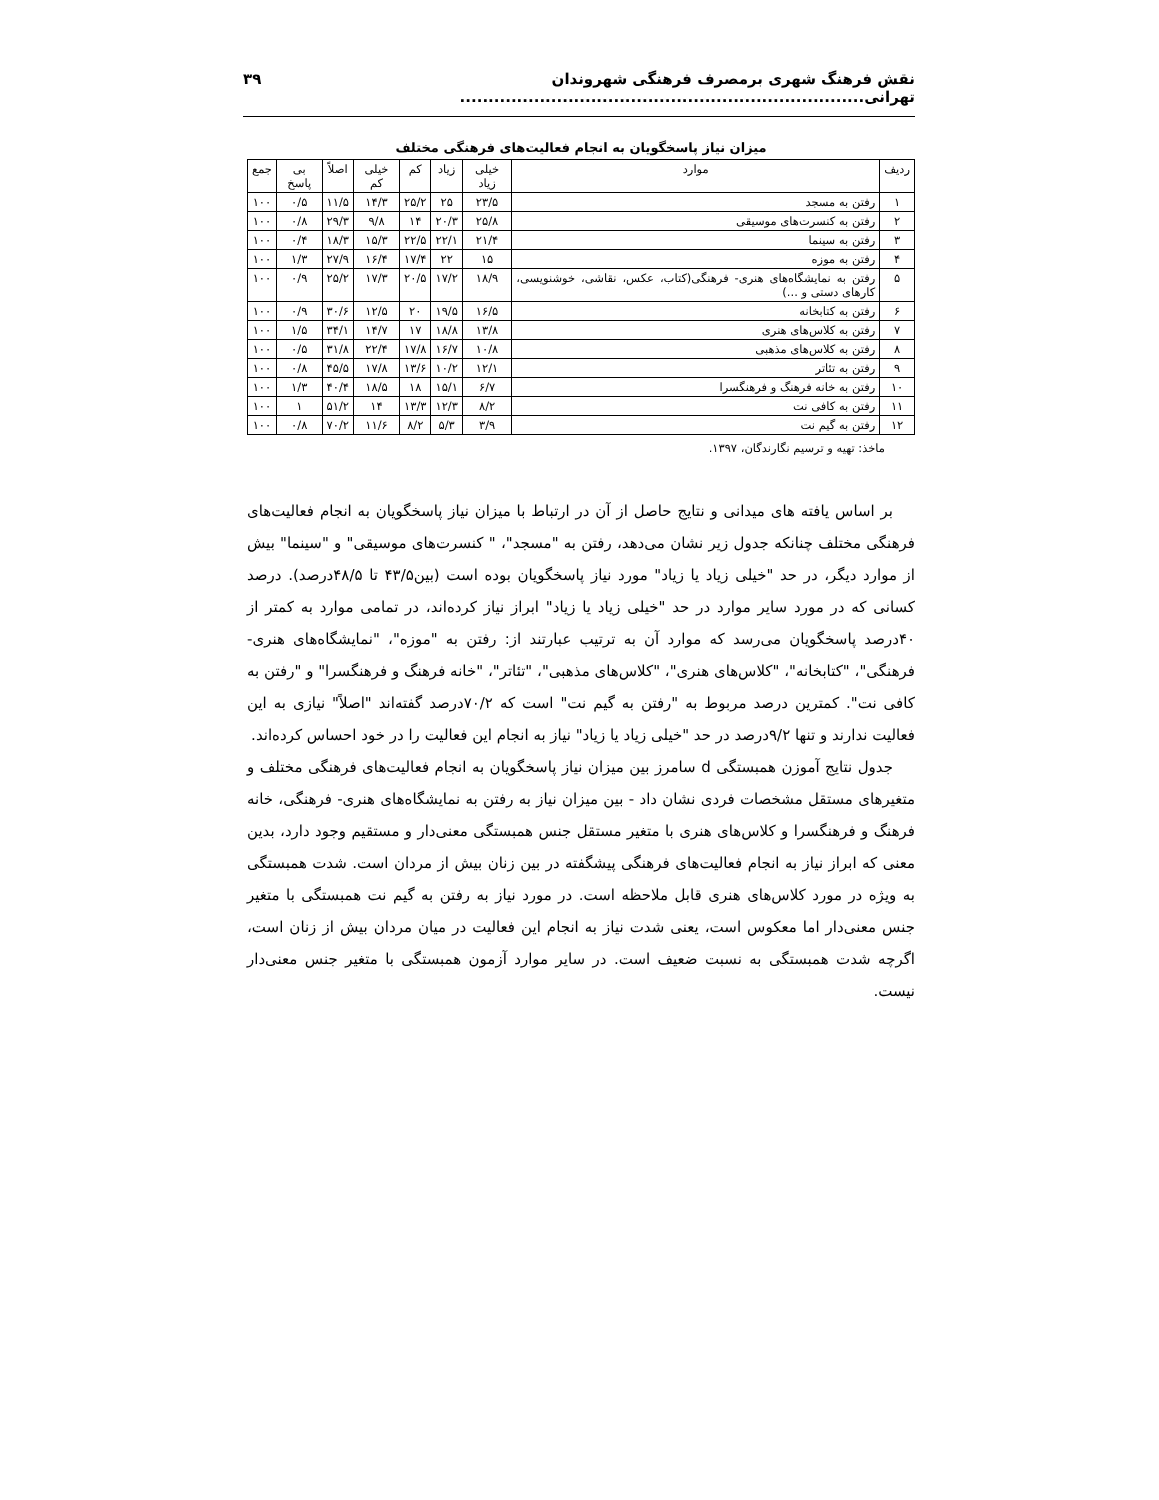نقش فرهنگ شهری برمصرف فرهنگی شهروندان تهرانی....................................................................... ۳۹
میزان نیاز پاسخگویان به انجام فعالیت‌های فرهنگی مختلف
| ردیف | موارد | خیلی زیاد | زیاد | کم | خیلی کم | اصلاً | بی پاسخ | جمع |
| --- | --- | --- | --- | --- | --- | --- | --- | --- |
| ۱ | رفتن به مسجد | ۲۳/۵ | ۲۵ | ۲۵/۲ | ۱۴/۳ | ۱۱/۵ | ۰/۵ | ۱۰۰ |
| ۲ | رفتن به کنسرت‌های موسیقی | ۲۵/۸ | ۲۰/۳ | ۱۴ | ۹/۸ | ۲۹/۳ | ۰/۸ | ۱۰۰ |
| ۳ | رفتن به سینما | ۲۱/۴ | ۲۲/۱ | ۲۲/۵ | ۱۵/۳ | ۱۸/۳ | ۰/۴ | ۱۰۰ |
| ۴ | رفتن به موزه | ۱۵ | ۲۲ | ۱۷/۴ | ۱۶/۴ | ۲۷/۹ | ۱/۳ | ۱۰۰ |
| ۵ | رفتن به نمایشگاه‌های هنری- فرهنگی(کتاب، عکس، نقاشی، خوشنویسی، کارهای دستی و ...) | ۱۸/۹ | ۱۷/۲ | ۲۰/۵ | ۱۷/۳ | ۲۵/۲ | ۰/۹ | ۱۰۰ |
| ۶ | رفتن به کتابخانه | ۱۶/۵ | ۱۹/۵ | ۲۰ | ۱۲/۵ | ۳۰/۶ | ۰/۹ | ۱۰۰ |
| ۷ | رفتن به کلاس‌های هنری | ۱۳/۸ | ۱۸/۸ | ۱۷ | ۱۴/۷ | ۳۴/۱ | ۱/۵ | ۱۰۰ |
| ۸ | رفتن به کلاس‌های مذهبی | ۱۰/۸ | ۱۶/۷ | ۱۷/۸ | ۲۲/۴ | ۳۱/۸ | ۰/۵ | ۱۰۰ |
| ۹ | رفتن به تئاتر | ۱۲/۱ | ۱۰/۲ | ۱۳/۶ | ۱۷/۸ | ۴۵/۵ | ۰/۸ | ۱۰۰ |
| ۱۰ | رفتن به خانه فرهنگ و فرهنگسرا | ۶/۷ | ۱۵/۱ | ۱۸ | ۱۸/۵ | ۴۰/۴ | ۱/۳ | ۱۰۰ |
| ۱۱ | رفتن به کافی نت | ۸/۲ | ۱۲/۳ | ۱۳/۳ | ۱۴ | ۵۱/۲ | ۱ | ۱۰۰ |
| ۱۲ | رفتن به گیم نت | ۳/۹ | ۵/۳ | ۸/۲ | ۱۱/۶ | ۷۰/۲ | ۰/۸ | ۱۰۰ |
ماخذ: تهیه و ترسیم نگارندگان، ۱۳۹۷.
بر اساس یافته های میدانی و نتایج حاصل از آن در ارتباط با میزان نیاز پاسخگویان به انجام فعالیت‌های فرهنگی مختلف چنانکه جدول زیر نشان می‌دهد، رفتن به "مسجد"، " کنسرت‌های موسیقی" و "سینما" بیش از موارد دیگر، در حد "خیلی زیاد یا زیاد" مورد نیاز پاسخگویان بوده است (بین۴۳/۵ تا ۴۸/۵درصد). درصد کسانی که در مورد سایر موارد در حد "خیلی زیاد یا زیاد" ابراز نیاز کرده‌اند، در تمامی موارد به کمتر از ۴۰درصد پاسخگویان می‌رسد که موارد آن به ترتیب عبارتند از: رفتن به "موزه"، "نمایشگاه‌های هنری- فرهنگی"، "کتابخانه"، "کلاس‌های هنری"، "کلاس‌های مذهبی"، "تئاتر"، "خانه فرهنگ و فرهنگسرا" و "رفتن به کافی نت". کمترین درصد مربوط به "رفتن به گیم نت" است که ۷۰/۲درصد گفته‌اند "اصلاً" نیازی به این فعالیت ندارند و تنها ۹/۲درصد در حد "خیلی زیاد یا زیاد" نیاز به انجام این فعالیت را در خود احساس کرده‌اند.
جدول نتایج آموزن همبستگی d سامرز بین میزان نیاز پاسخگویان به انجام فعالیت‌های فرهنگی مختلف و متغیرهای مستقل مشخصات فردی نشان داد - بین میزان نیاز به رفتن به نمایشگاه‌های هنری- فرهنگی، خانه فرهنگ و فرهنگسرا و کلاس‌های هنری با متغیر مستقل جنس همبستگی معنی‌دار و مستقیم وجود دارد، بدین معنی که ابراز نیاز به انجام فعالیت‌های فرهنگی پیشگفته در بین زنان بیش از مردان است. شدت همبستگی به ویژه در مورد کلاس‌های هنری قابل ملاحظه است. در مورد نیاز به رفتن به گیم نت همبستگی با متغیر جنس معنی‌دار اما معکوس است، یعنی شدت نیاز به انجام این فعالیت در میان مردان بیش از زنان است، اگرچه شدت همبستگی به نسبت ضعیف است. در سایر موارد آزمون همبستگی با متغیر جنس معنی‌دار نیست.